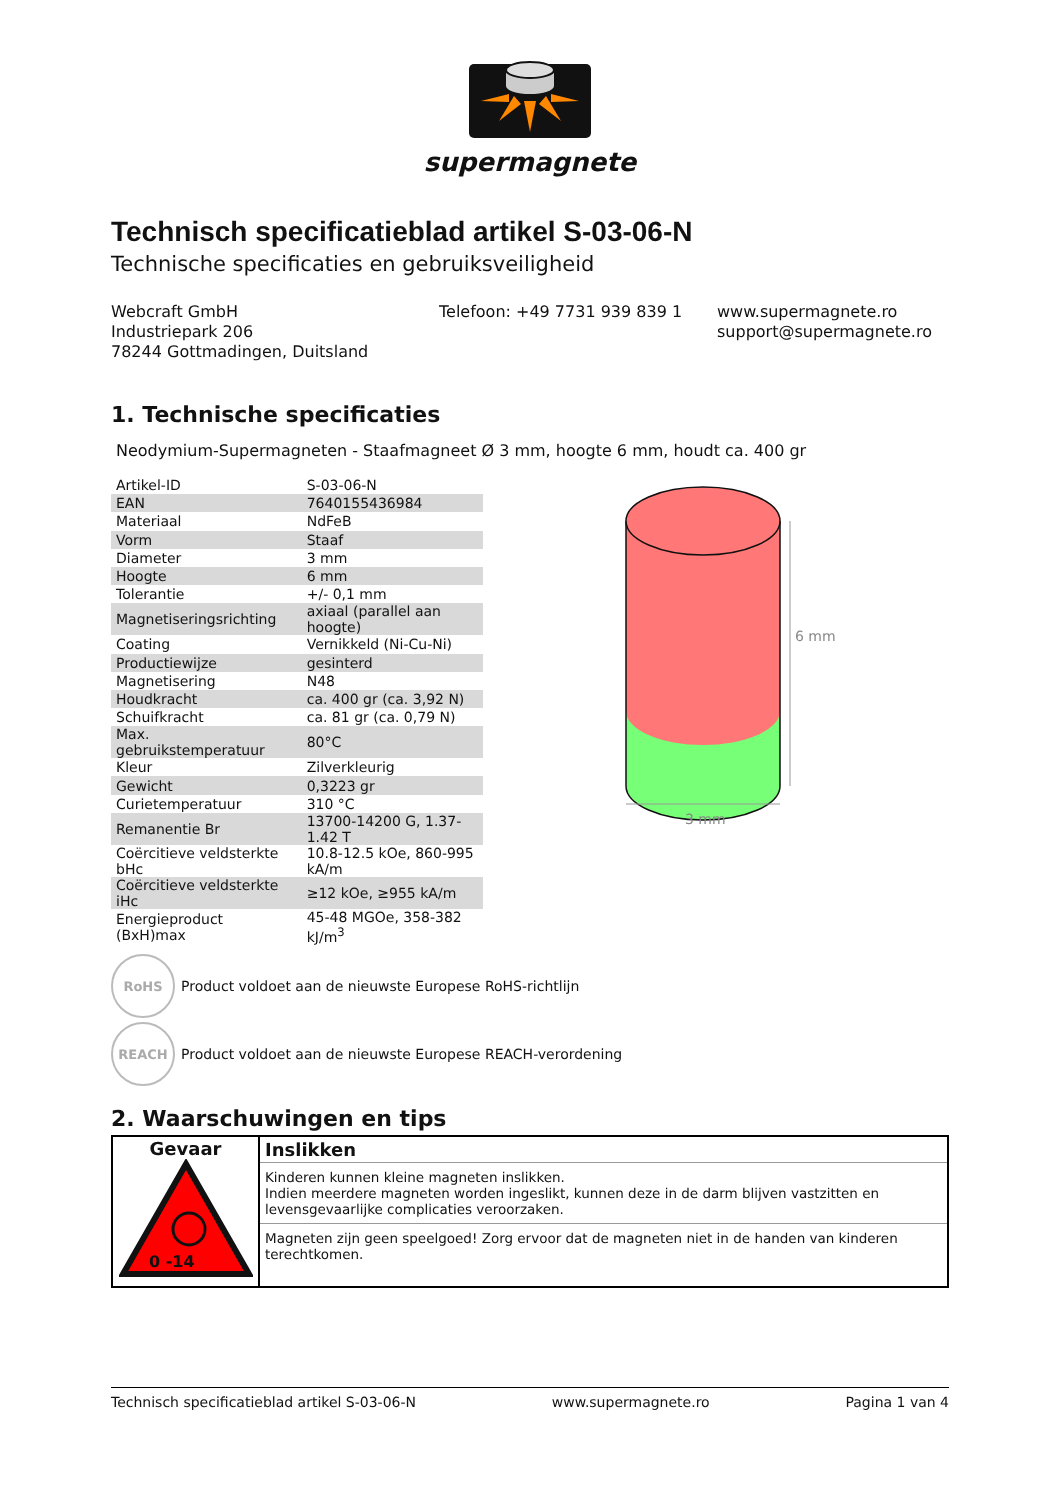supermagnete
Technisch specificatieblad artikel S-03-06-N
Technische specificaties en gebruiksveiligheid
Webcraft GmbH
Industriepark 206
78244 Gottmadingen, Duitsland
Telefoon: +49 7731 939 839 1 www.supermagnete.ro
support@supermagnete.ro
1. Technische specificaties
Neodymium-Supermagneten - Staafmagneet Ø 3 mm, hoogte 6 mm, houdt ca. 400 gr
| Artikel-ID | S-03-06-N |
| EAN | 7640155436984 |
| Materiaal | NdFeB |
| Vorm | Staaf |
| Diameter | 3 mm |
| Hoogte | 6 mm |
| Tolerantie | +/- 0,1 mm |
| Magnetiseringsrichting | axiaal (parallel aan hoogte) |
| Coating | Vernikkeld (Ni-Cu-Ni) |
| Productiewijze | gesinterd |
| Magnetisering | N48 |
| Houdkracht | ca. 400 gr (ca. 3,92 N) |
| Schuifkracht | ca. 81 gr (ca. 0,79 N) |
| Max. gebruikstemperatuur | 80°C |
| Kleur | Zilverkleurig |
| Gewicht | 0,3223 gr |
| Curietemperatuur | 310 °C |
| Remanentie Br | 13700-14200 G, 1.37-1.42 T |
| Coërcitieve veldsterkte bHc | 10.8-12.5 kOe, 860-995 kA/m |
| Coërcitieve veldsterkte iHc | ≥12 kOe, ≥955 kA/m |
| Energieproduct (BxH)max | 45-48 MGOe, 358-382 kJ/m<sup>3</sup> |
6 mm
3 mm
RoHS
Product voldoet aan de nieuwste Europese RoHS-richtlijn
REACH
Product voldoet aan de nieuwste Europese REACH-verordening
2. Waarschuwingen en tips
| Gevaar 0 -14 | Inslikken |
| | Kinderen kunnen kleine magneten inslikken. Indien meerdere magneten worden ingeslikt, kunnen deze in de darm blijven vastzitten en levensgevaarlijke complicaties veroorzaken. |
| | Magneten zijn geen speelgoed! Zorg ervoor dat de magneten niet in de handen van kinderen terechtkomen. |
Technisch specificatieblad artikel S-03-06-N www.supermagnete.ro Pagina 1 van 4